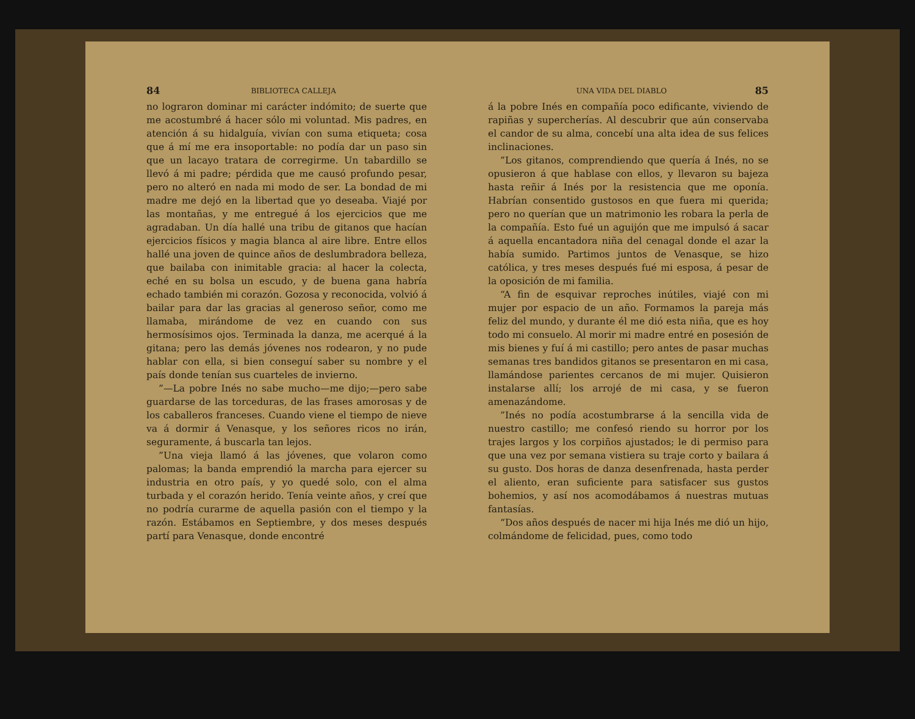84 BIBLIOTECA CALLEJA
no lograron dominar mi carácter indómito; de suerte que me acostumbré á hacer sólo mi voluntad. Mis padres, en atención á su hidalguía, vivían con suma etiqueta; cosa que á mí me era insoportable: no podía dar un paso sin que un lacayo tratara de corregirme. Un tabardillo se llevó á mi padre; pérdida que me causó profundo pesar, pero no alteró en nada mi modo de ser. La bondad de mi madre me dejó en la libertad que yo deseaba. Viajé por las montañas, y me entregué á los ejercicios que me agradaban. Un día hallé una tribu de gitanos que hacían ejercicios físicos y magia blanca al aire libre. Entre ellos hallé una joven de quince años de deslumbradora belleza, que bailaba con inimitable gracia: al hacer la colecta, eché en su bolsa un escudo, y de buena gana habría echado también mi corazón. Gozosa y reconocida, volvió á bailar para dar las gracias al generoso señor, como me llamaba, mirándome de vez en cuando con sus hermosísimos ojos. Terminada la danza, me acerqué á la gitana; pero las demás jóvenes nos rodearon, y no pude hablar con ella, si bien conseguí saber su nombre y el país donde tenían sus cuarteles de invierno.
”—La pobre Inés no sabe mucho—me dijo;—pero sabe guardarse de las torceduras, de las frases amorosas y de los caballeros franceses. Cuando viene el tiempo de nieve va á dormir á Venasque, y los señores ricos no irán, seguramente, á buscarla tan lejos.
”Una vieja llamó á las jóvenes, que volaron como palomas; la banda emprendió la marcha para ejercer su industria en otro país, y yo quedé solo, con el alma turbada y el corazón herido. Tenía veinte años, y creí que no podría curarme de aquella pasión con el tiempo y la razón. Estábamos en Septiembre, y dos meses después partí para Venasque, donde encontré
UNA VIDA DEL DIABLO 85
á la pobre Inés en compañía poco edificante, viviendo de rapiñas y supercherías. Al descubrir que aún conservaba el candor de su alma, concebí una alta idea de sus felices inclinaciones.
”Los gitanos, comprendiendo que quería á Inés, no se opusieron á que hablase con ellos, y llevaron su bajeza hasta reñir á Inés por la resistencia que me oponía. Habrían consentido gustosos en que fuera mi querida; pero no querían que un matrimonio les robara la perla de la compañía. Esto fué un aguijón que me impulsó á sacar á aquella encantadora niña del cenagal donde el azar la había sumido. Partimos juntos de Venasque, se hizo católica, y tres meses después fué mi esposa, á pesar de la oposición de mi familia.
“A fin de esquivar reproches inútiles, viajé con mi mujer por espacio de un año. Formamos la pareja más feliz del mundo, y durante él me dió esta niña, que es hoy todo mi consuelo. Al morir mi madre entré en posesión de mis bienes y fuí á mi castillo; pero antes de pasar muchas semanas tres bandidos gitanos se presentaron en mi casa, llamándose parientes cercanos de mi mujer. Quisieron instalarse allí; los arrojé de mi casa, y se fueron amenazándome.
”Inés no podía acostumbrarse á la sencilla vida de nuestro castillo; me confesó riendo su horror por los trajes largos y los corpiños ajustados; le di permiso para que una vez por semana vistiera su traje corto y bailara á su gusto. Dos horas de danza desenfrenada, hasta perder el aliento, eran suficiente para satisfacer sus gustos bohemios, y así nos acomodábamos á nuestras mutuas fantasías.
“Dos años después de nacer mi hija Inés me dió un hijo, colmándome de felicidad, pues, como todo